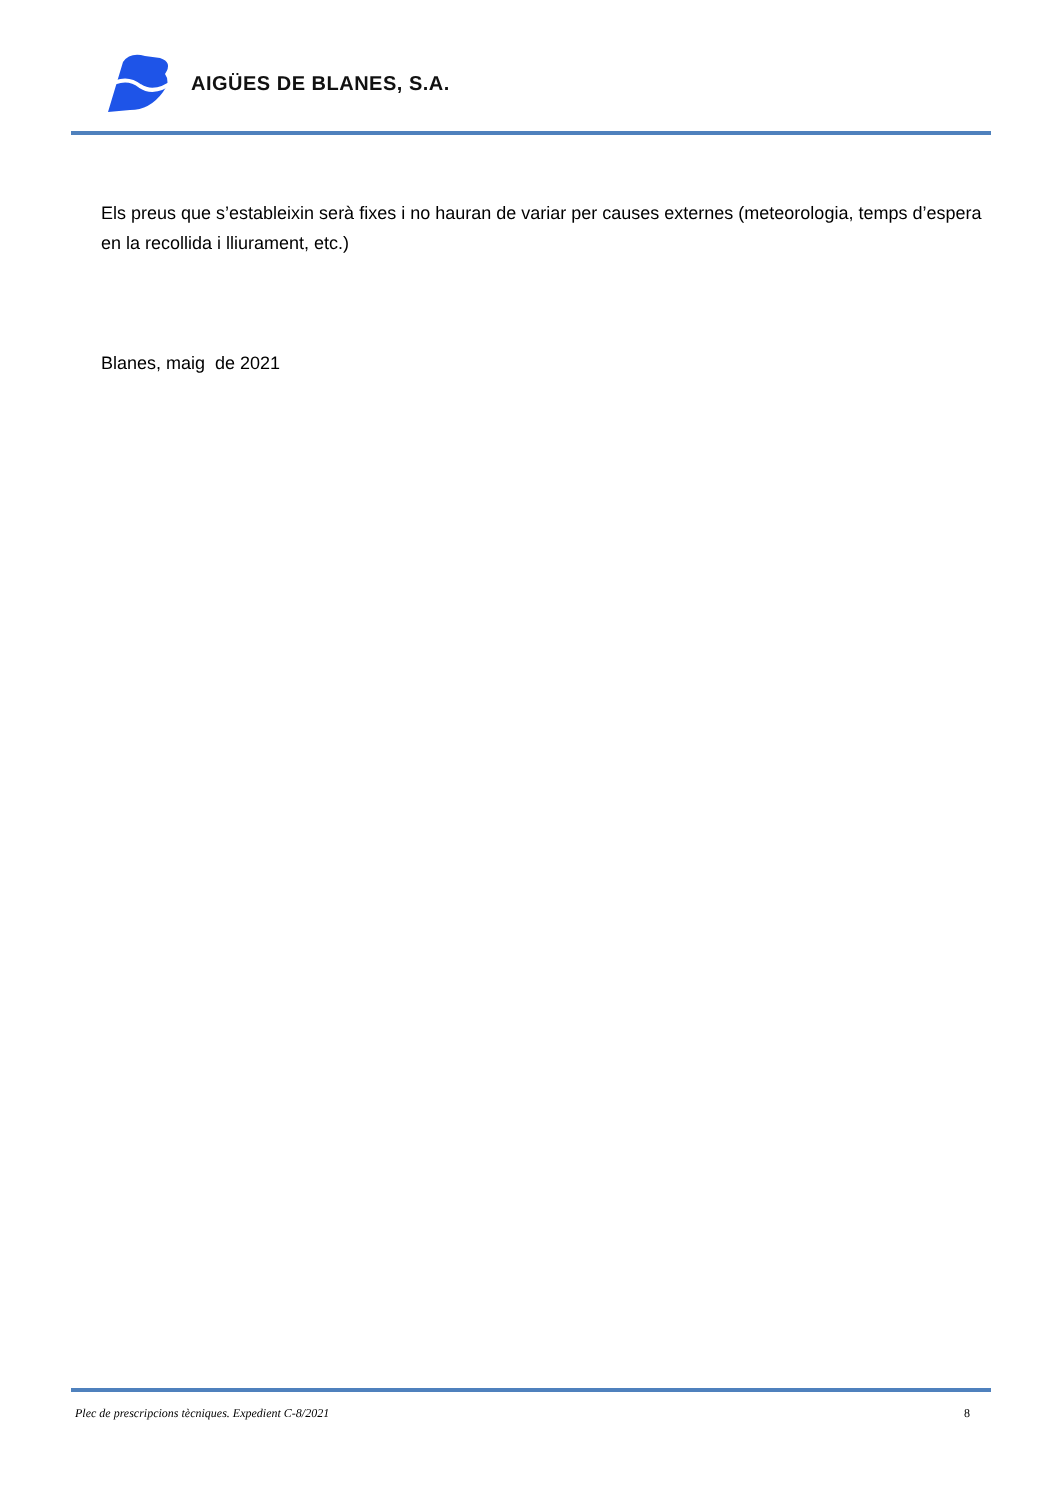AIGÜES DE BLANES, S.A.
Els preus que s’estableixin serà fixes i no hauran de variar per causes externes (meteorologia, temps d’espera en la recollida i lliurament, etc.)
Blanes, maig de 2021
Plec de prescripcions tècniques. Expedient C-8/2021 8